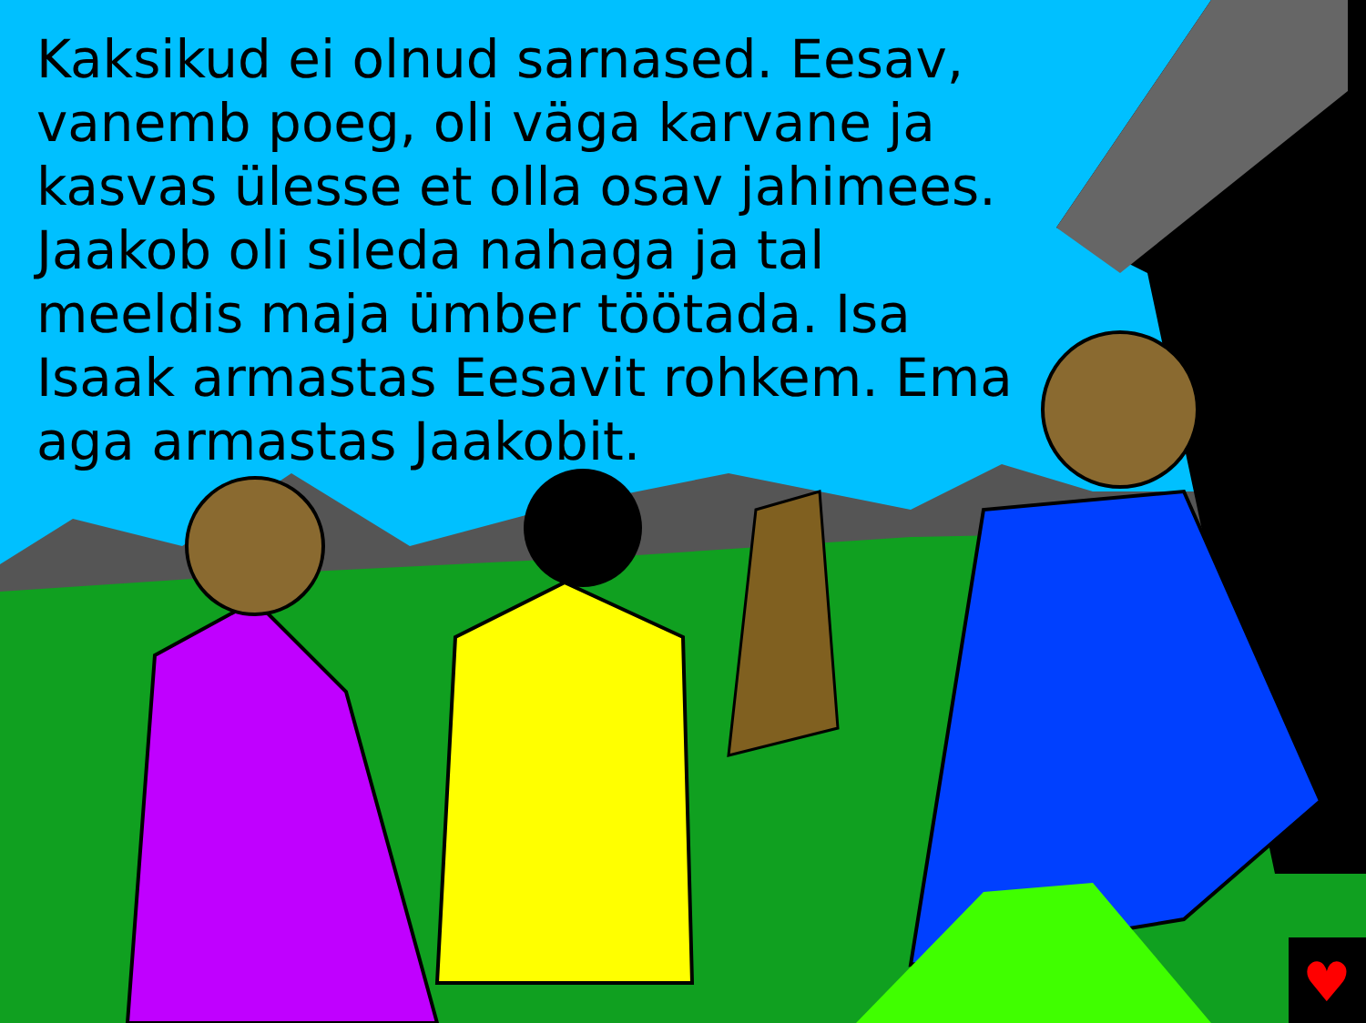♥
Kaksikud ei olnud sarnased. Eesav, vanemb poeg, oli väga karvane ja kasvas ülesse et olla osav jahimees. Jaakob oli sileda nahaga ja tal meeldis maja ümber töötada. Isa Isaak armastas Eesavit rohkem. Ema aga armastas Jaakobit.